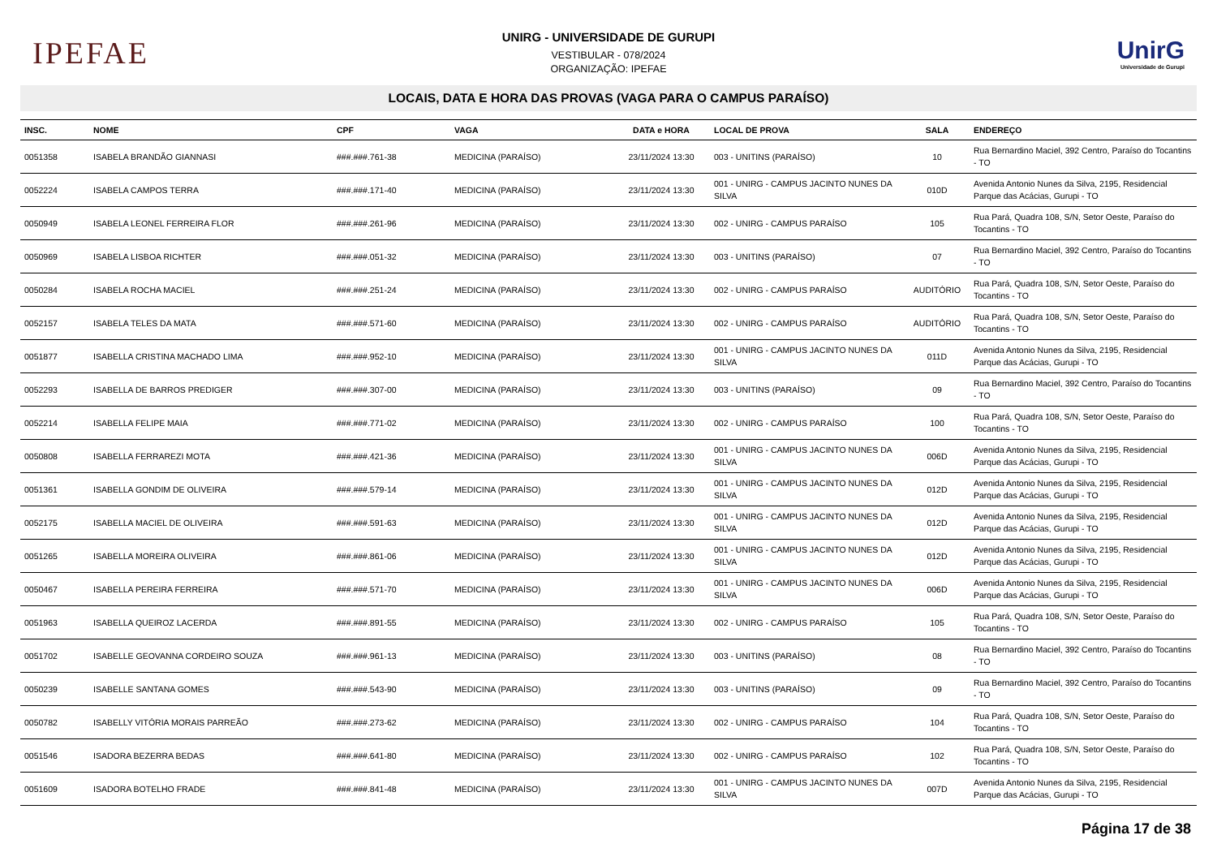IPEFAE
UNIRG - UNIVERSIDADE DE GURUPI
VESTIBULAR - 078/2024
ORGANIZAÇÃO: IPEFAE
UnirG
Universidade de Gurupi
LOCAIS, DATA E HORA DAS PROVAS (VAGA PARA O CAMPUS PARAÍSO)
| INSC. | NOME | CPF | VAGA | DATA e HORA | LOCAL DE PROVA | SALA | ENDEREÇO |
| --- | --- | --- | --- | --- | --- | --- | --- |
| 0051358 | ISABELA BRANDÃO GIANNASI | ###.###.761-38 | MEDICINA (PARAÍSO) | 23/11/2024 13:30 | 003 - UNITINS (PARAÍSO) | 10 | Rua Bernardino Maciel, 392 Centro, Paraíso do Tocantins - TO |
| 0052224 | ISABELA CAMPOS TERRA | ###.###.171-40 | MEDICINA (PARAÍSO) | 23/11/2024 13:30 | 001 - UNIRG - CAMPUS JACINTO NUNES DA SILVA | 010D | Avenida Antonio Nunes da Silva, 2195, Residencial Parque das Acácias, Gurupi - TO |
| 0050949 | ISABELA LEONEL FERREIRA FLOR | ###.###.261-96 | MEDICINA (PARAÍSO) | 23/11/2024 13:30 | 002 - UNIRG - CAMPUS PARAÍSO | 105 | Rua Pará, Quadra 108, S/N, Setor Oeste, Paraíso do Tocantins - TO |
| 0050969 | ISABELA LISBOA RICHTER | ###.###.051-32 | MEDICINA (PARAÍSO) | 23/11/2024 13:30 | 003 - UNITINS (PARAÍSO) | 07 | Rua Bernardino Maciel, 392 Centro, Paraíso do Tocantins - TO |
| 0050284 | ISABELA ROCHA MACIEL | ###.###.251-24 | MEDICINA (PARAÍSO) | 23/11/2024 13:30 | 002 - UNIRG - CAMPUS PARAÍSO | AUDITÓRIO | Rua Pará, Quadra 108, S/N, Setor Oeste, Paraíso do Tocantins - TO |
| 0052157 | ISABELA TELES DA MATA | ###.###.571-60 | MEDICINA (PARAÍSO) | 23/11/2024 13:30 | 002 - UNIRG - CAMPUS PARAÍSO | AUDITÓRIO | Rua Pará, Quadra 108, S/N, Setor Oeste, Paraíso do Tocantins - TO |
| 0051877 | ISABELLA CRISTINA MACHADO LIMA | ###.###.952-10 | MEDICINA (PARAÍSO) | 23/11/2024 13:30 | 001 - UNIRG - CAMPUS JACINTO NUNES DA SILVA | 011D | Avenida Antonio Nunes da Silva, 2195, Residencial Parque das Acácias, Gurupi - TO |
| 0052293 | ISABELLA DE BARROS PREDIGER | ###.###.307-00 | MEDICINA (PARAÍSO) | 23/11/2024 13:30 | 003 - UNITINS (PARAÍSO) | 09 | Rua Bernardino Maciel, 392 Centro, Paraíso do Tocantins - TO |
| 0052214 | ISABELLA FELIPE MAIA | ###.###.771-02 | MEDICINA (PARAÍSO) | 23/11/2024 13:30 | 002 - UNIRG - CAMPUS PARAÍSO | 100 | Rua Pará, Quadra 108, S/N, Setor Oeste, Paraíso do Tocantins - TO |
| 0050808 | ISABELLA FERRAREZI MOTA | ###.###.421-36 | MEDICINA (PARAÍSO) | 23/11/2024 13:30 | 001 - UNIRG - CAMPUS JACINTO NUNES DA SILVA | 006D | Avenida Antonio Nunes da Silva, 2195, Residencial Parque das Acácias, Gurupi - TO |
| 0051361 | ISABELLA GONDIM DE OLIVEIRA | ###.###.579-14 | MEDICINA (PARAÍSO) | 23/11/2024 13:30 | 001 - UNIRG - CAMPUS JACINTO NUNES DA SILVA | 012D | Avenida Antonio Nunes da Silva, 2195, Residencial Parque das Acácias, Gurupi - TO |
| 0052175 | ISABELLA MACIEL DE OLIVEIRA | ###.###.591-63 | MEDICINA (PARAÍSO) | 23/11/2024 13:30 | 001 - UNIRG - CAMPUS JACINTO NUNES DA SILVA | 012D | Avenida Antonio Nunes da Silva, 2195, Residencial Parque das Acácias, Gurupi - TO |
| 0051265 | ISABELLA MOREIRA OLIVEIRA | ###.###.861-06 | MEDICINA (PARAÍSO) | 23/11/2024 13:30 | 001 - UNIRG - CAMPUS JACINTO NUNES DA SILVA | 012D | Avenida Antonio Nunes da Silva, 2195, Residencial Parque das Acácias, Gurupi - TO |
| 0050467 | ISABELLA PEREIRA FERREIRA | ###.###.571-70 | MEDICINA (PARAÍSO) | 23/11/2024 13:30 | 001 - UNIRG - CAMPUS JACINTO NUNES DA SILVA | 006D | Avenida Antonio Nunes da Silva, 2195, Residencial Parque das Acácias, Gurupi - TO |
| 0051963 | ISABELLA QUEIROZ LACERDA | ###.###.891-55 | MEDICINA (PARAÍSO) | 23/11/2024 13:30 | 002 - UNIRG - CAMPUS PARAÍSO | 105 | Rua Pará, Quadra 108, S/N, Setor Oeste, Paraíso do Tocantins - TO |
| 0051702 | ISABELLE GEOVANNA CORDEIRO SOUZA | ###.###.961-13 | MEDICINA (PARAÍSO) | 23/11/2024 13:30 | 003 - UNITINS (PARAÍSO) | 08 | Rua Bernardino Maciel, 392 Centro, Paraíso do Tocantins - TO |
| 0050239 | ISABELLE SANTANA GOMES | ###.###.543-90 | MEDICINA (PARAÍSO) | 23/11/2024 13:30 | 003 - UNITINS (PARAÍSO) | 09 | Rua Bernardino Maciel, 392 Centro, Paraíso do Tocantins - TO |
| 0050782 | ISABELLY VITÓRIA MORAIS PARREÃO | ###.###.273-62 | MEDICINA (PARAÍSO) | 23/11/2024 13:30 | 002 - UNIRG - CAMPUS PARAÍSO | 104 | Rua Pará, Quadra 108, S/N, Setor Oeste, Paraíso do Tocantins - TO |
| 0051546 | ISADORA BEZERRA BEDAS | ###.###.641-80 | MEDICINA (PARAÍSO) | 23/11/2024 13:30 | 002 - UNIRG - CAMPUS PARAÍSO | 102 | Rua Pará, Quadra 108, S/N, Setor Oeste, Paraíso do Tocantins - TO |
| 0051609 | ISADORA BOTELHO FRADE | ###.###.841-48 | MEDICINA (PARAÍSO) | 23/11/2024 13:30 | 001 - UNIRG - CAMPUS JACINTO NUNES DA SILVA | 007D | Avenida Antonio Nunes da Silva, 2195, Residencial Parque das Acácias, Gurupi - TO |
Página 17 de 38